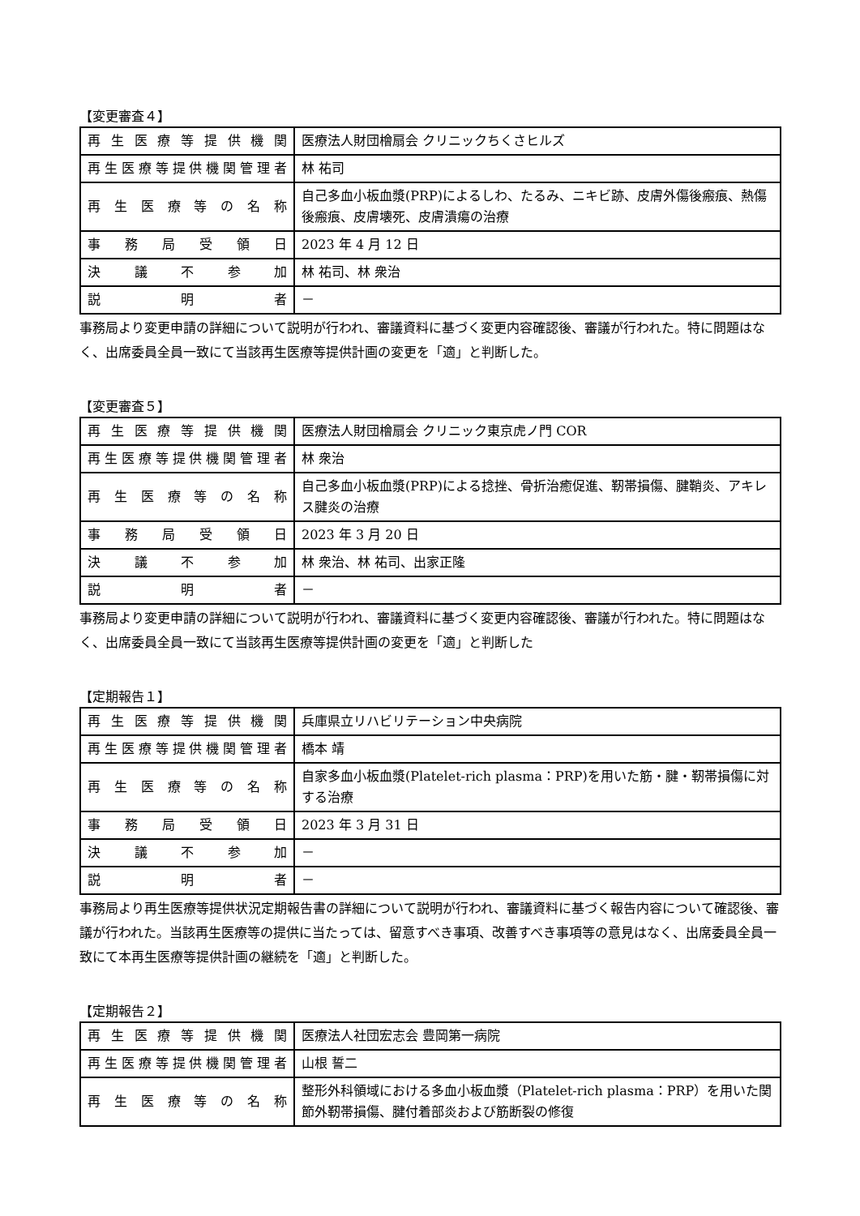【変更審査４】
| 再生医療等提供機関 | 医療法人財団檜扇会 クリニックちくさヒルズ |
| 再生医療等提供機関管理者 | 林 祐司 |
| 再生医療等の名称 | 自己多血小板血漿(PRP)によるしわ、たるみ、ニキビ跡、皮膚外傷後瘢痕、熱傷後瘢痕、皮膚壊死、皮膚潰瘍の治療 |
| 事務局受領日 | 2023 年 4 月 12 日 |
| 決議不参加 | 林 祐司、林 衆治 |
| 説明者 | － |
事務局より変更申請の詳細について説明が行われ、審議資料に基づく変更内容確認後、審議が行われた。特に問題はなく、出席委員全員一致にて当該再生医療等提供計画の変更を「適」と判断した。
【変更審査５】
| 再生医療等提供機関 | 医療法人財団檜扇会 クリニック東京虎ノ門 COR |
| 再生医療等提供機関管理者 | 林 衆治 |
| 再生医療等の名称 | 自己多血小板血漿(PRP)による捻挫、骨折治癒促進、靭帯損傷、腱鞘炎、アキレス腱炎の治療 |
| 事務局受領日 | 2023 年 3 月 20 日 |
| 決議不参加 | 林 衆治、林 祐司、出家正隆 |
| 説明者 | － |
事務局より変更申請の詳細について説明が行われ、審議資料に基づく変更内容確認後、審議が行われた。特に問題はなく、出席委員全員一致にて当該再生医療等提供計画の変更を「適」と判断した
【定期報告１】
| 再生医療等提供機関 | 兵庫県立リハビリテーション中央病院 |
| 再生医療等提供機関管理者 | 橋本 靖 |
| 再生医療等の名称 | 自家多血小板血漿(Platelet-rich plasma：PRP)を用いた筋・腱・靭帯損傷に対する治療 |
| 事務局受領日 | 2023 年 3 月 31 日 |
| 決議不参加 | － |
| 説明者 | － |
事務局より再生医療等提供状況定期報告書の詳細について説明が行われ、審議資料に基づく報告内容について確認後、審議が行われた。当該再生医療等の提供に当たっては、留意すべき事項、改善すべき事項等の意見はなく、出席委員全員一致にて本再生医療等提供計画の継続を「適」と判断した。
【定期報告２】
| 再生医療等提供機関 | 医療法人社団宏志会 豊岡第一病院 |
| 再生医療等提供機関管理者 | 山根 誓二 |
| 再生医療等の名称 | 整形外科領域における多血小板血漿（Platelet-rich plasma：PRP）を用いた関節外靭帯損傷、腱付着部炎および筋断裂の修復 |